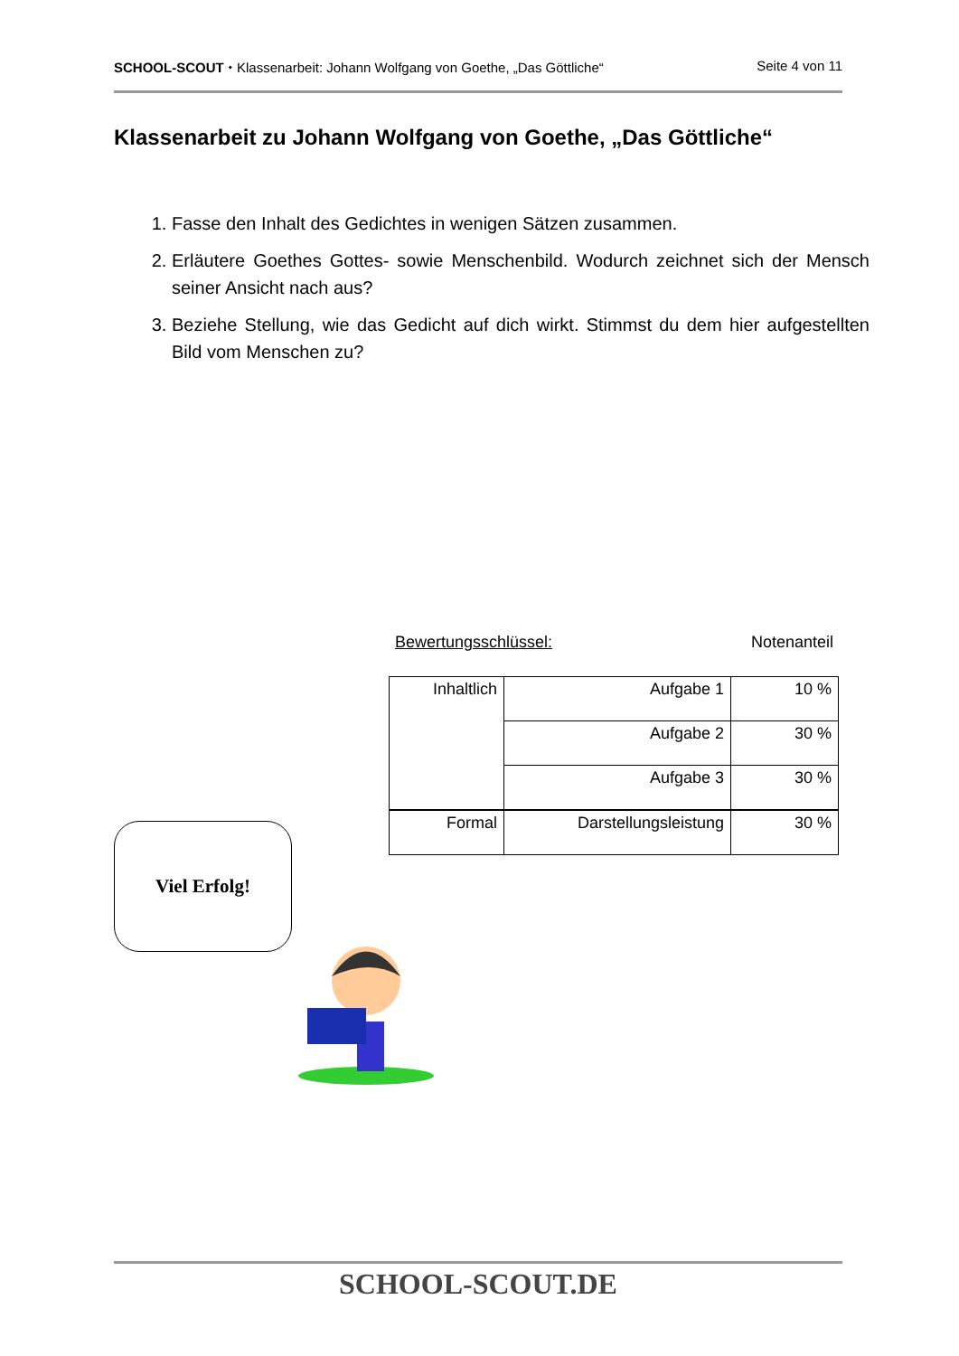SCHOOL-SCOUT ⬩ Klassenarbeit: Johann Wolfgang von Goethe, „Das Göttliche“Seite 4 von 11
Klassenarbeit zu Johann Wolfgang von Goethe, „Das Göttliche“
1. Fasse den Inhalt des Gedichtes in wenigen Sätzen zusammen.
2. Erläutere Goethes Gottes- sowie Menschenbild. Wodurch zeichnet sich der Mensch seiner Ansicht nach aus?
3. Beziehe Stellung, wie das Gedicht auf dich wirkt. Stimmst du dem hier aufgestellten Bild vom Menschen zu?
Bewertungsschlüssel: Notenanteil
| Inhaltlich | Aufgabe 1 | 10 % |
| | Aufgabe 2 | 30 % |
| | Aufgabe 3 | 30 % |
| Formal | Darstellungsleistung | 30 % |
Viel Erfolg!
SCHOOL-SCOUT.DE